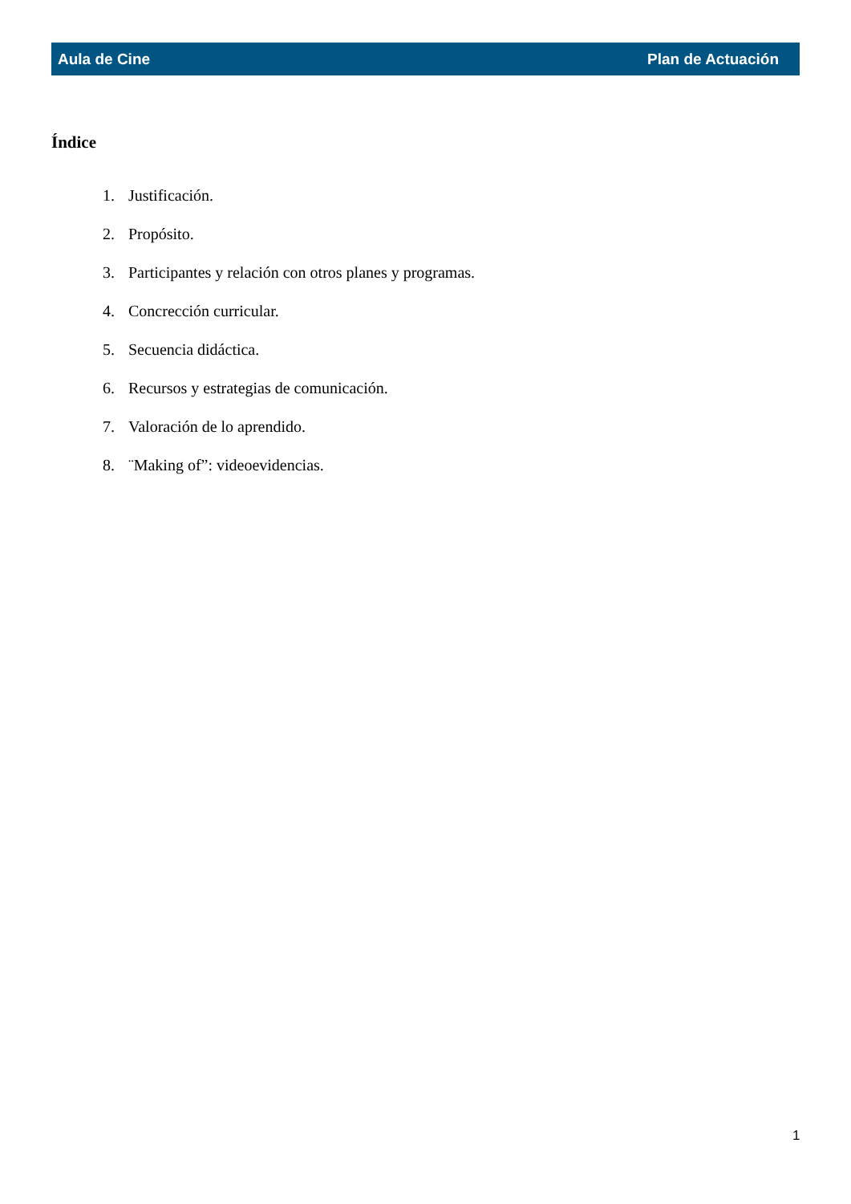Aula de Cine Plan de Actuación
Índice
1. Justificación.
2. Propósito.
3. Participantes y relación con otros planes y programas.
4. Concrección curricular.
5. Secuencia didáctica.
6. Recursos y estrategias de comunicación.
7. Valoración de lo aprendido.
8. ¨Making of”: videoevidencias.
1